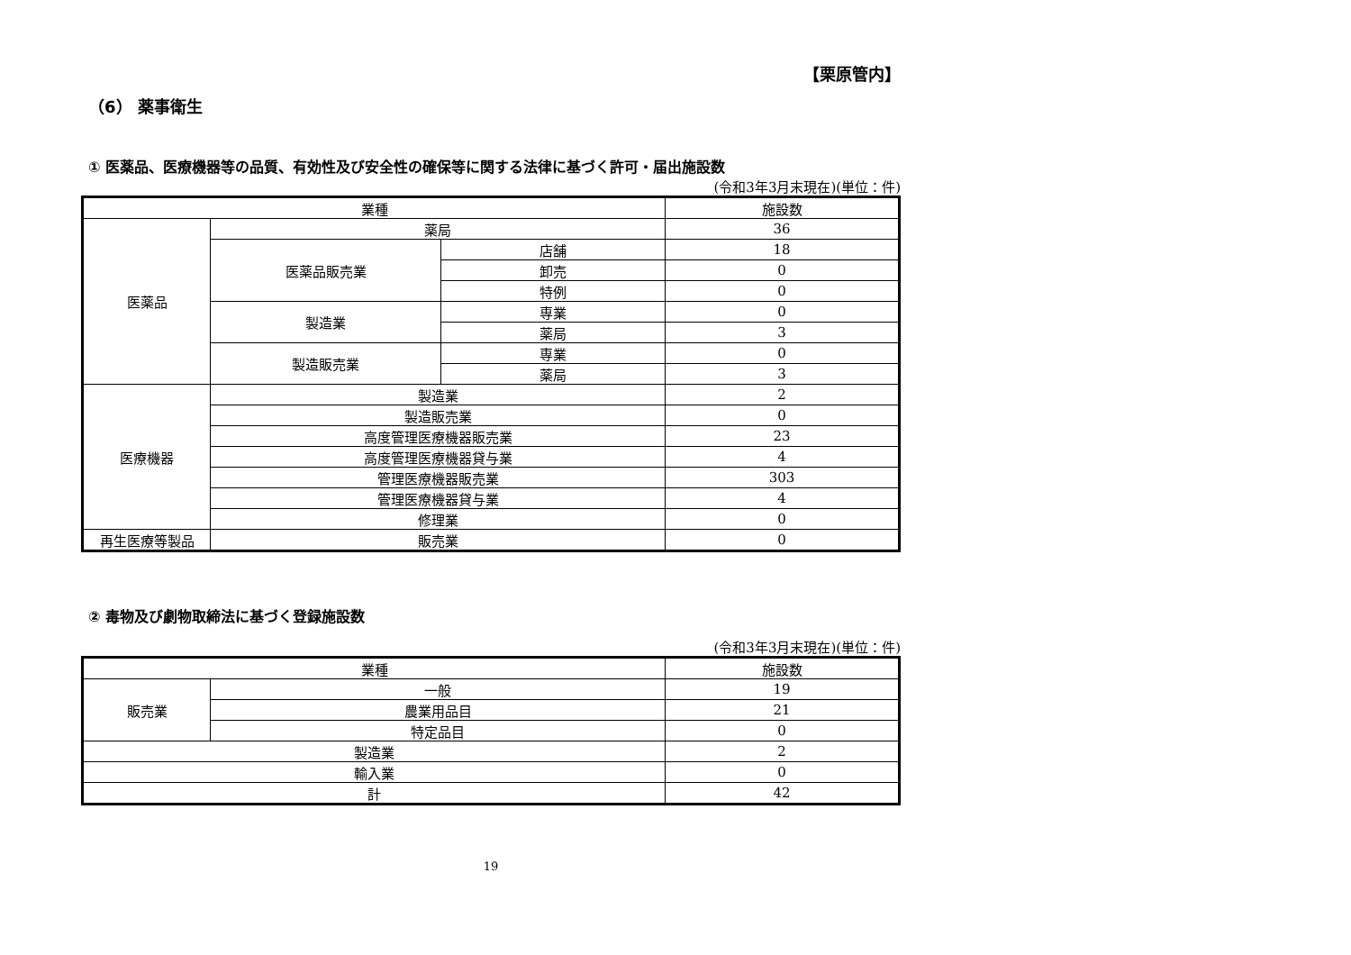【栗原管内】
（6） 薬事衛生
① 医薬品、医療機器等の品質、有効性及び安全性の確保等に関する法律に基づく許可・届出施設数
(令和3年3月末現在)(単位：件)
| 業種 | | | 施設数 |
| --- | --- | --- | --- |
| 医薬品 | 薬局 | | 36 |
| | 医薬品販売業 | 店舗 | 18 |
| | | 卸売 | 0 |
| | | 特例 | 0 |
| | 製造業 | 専業 | 0 |
| | | 薬局 | 3 |
| | 製造販売業 | 専業 | 0 |
| | | 薬局 | 3 |
| 医療機器 | 製造業 | | 2 |
| | 製造販売業 | | 0 |
| | 高度管理医療機器販売業 | | 23 |
| | 高度管理医療機器貸与業 | | 4 |
| | 管理医療機器販売業 | | 303 |
| | 管理医療機器貸与業 | | 4 |
| | 修理業 | | 0 |
| 再生医療等製品 | 販売業 | | 0 |
② 毒物及び劇物取締法に基づく登録施設数
(令和3年3月末現在)(単位：件)
| 業種 | | 施設数 |
| --- | --- | --- |
| 販売業 | 一般 | 19 |
| | 農業用品目 | 21 |
| | 特定品目 | 0 |
| 製造業 | | 2 |
| 輸入業 | | 0 |
| 計 | | 42 |
19